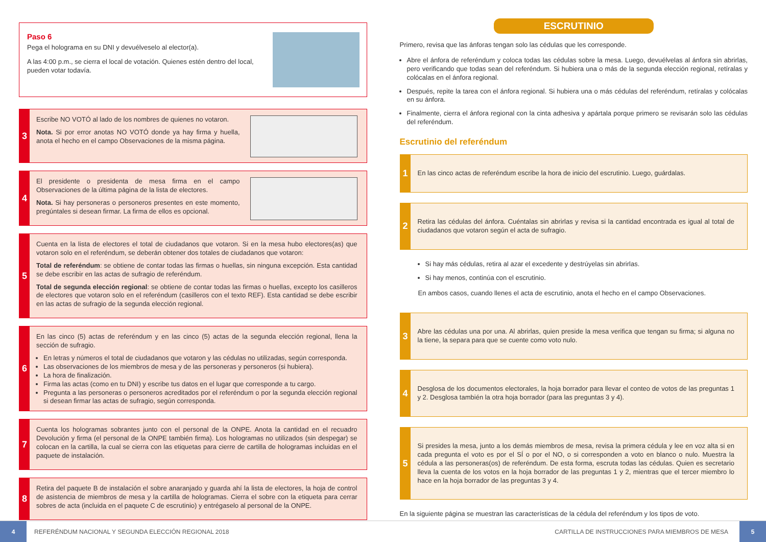Paso 6
Pega el holograma en su DNI y devuélveselo al elector(a).
A las 4:00 p.m., se cierra el local de votación. Quienes estén dentro del local, pueden votar todavía.
3
Escribe NO VOTÓ al lado de los nombres de quienes no votaron.
Nota. Si por error anotas NO VOTÓ donde ya hay firma y huella, anota el hecho en el campo Observaciones de la misma página.
4
El presidente o presidenta de mesa firma en el campo Observaciones de la última página de la lista de electores.
Nota. Si hay personeras o personeros presentes en este momento, pregúntales si desean firmar. La firma de ellos es opcional.
5
Cuenta en la lista de electores el total de ciudadanos que votaron. Si en la mesa hubo electores(as) que votaron solo en el referéndum, se deberán obtener dos totales de ciudadanos que votaron:
Total de referéndum: se obtiene de contar todas las firmas o huellas, sin ninguna excepción. Esta cantidad se debe escribir en las actas de sufragio de referéndum.
Total de segunda elección regional: se obtiene de contar todas las firmas o huellas, excepto los casilleros de electores que votaron solo en el referéndum (casilleros con el texto REF). Esta cantidad se debe escribir en las actas de sufragio de la segunda elección regional.
6
En las cinco (5) actas de referéndum y en las cinco (5) actas de la segunda elección regional, llena la sección de sufragio.
En letras y números el total de ciudadanos que votaron y las cédulas no utilizadas, según corresponda.
Las observaciones de los miembros de mesa y de las personeras y personeros (si hubiera).
La hora de finalización.
Firma las actas (como en tu DNI) y escribe tus datos en el lugar que corresponde a tu cargo.
Pregunta a las personeras o personeros acreditados por el referéndum o por la segunda elección regional si desean firmar las actas de sufragio, según corresponda.
7
Cuenta los hologramas sobrantes junto con el personal de la ONPE. Anota la cantidad en el recuadro Devolución y firma (el personal de la ONPE también firma). Los hologramas no utilizados (sin despegar) se colocan en la cartilla, la cual se cierra con las etiquetas para cierre de cartilla de hologramas incluidas en el paquete de instalación.
8
Retira del paquete B de instalación el sobre anaranjado y guarda ahí la lista de electores, la hoja de control de asistencia de miembros de mesa y la cartilla de hologramas. Cierra el sobre con la etiqueta para cerrar sobres de acta (incluida en el paquete C de escrutinio) y entrégaselo al personal de la ONPE.
ESCRUTINIO
Primero, revisa que las ánforas tengan solo las cédulas que les corresponde.
Abre el ánfora de referéndum y coloca todas las cédulas sobre la mesa. Luego, devuélvelas al ánfora sin abrirlas, pero verificando que todas sean del referéndum. Si hubiera una o más de la segunda elección regional, retíralas y colócalas en el ánfora regional.
Después, repite la tarea con el ánfora regional. Si hubiera una o más cédulas del referéndum, retíralas y colócalas en su ánfora.
Finalmente, cierra el ánfora regional con la cinta adhesiva y apártala porque primero se revisarán solo las cédulas del referéndum.
Escrutinio del referéndum
1
En las cinco actas de referéndum escribe la hora de inicio del escrutinio. Luego, guárdalas.
2
Retira las cédulas del ánfora. Cuéntalas sin abrirlas y revisa si la cantidad encontrada es igual al total de ciudadanos que votaron según el acta de sufragio.
Si hay más cédulas, retira al azar el excedente y destrúyelas sin abrirlas.
Si hay menos, continúa con el escrutinio.
En ambos casos, cuando llenes el acta de escrutinio, anota el hecho en el campo Observaciones.
3
Abre las cédulas una por una. Al abrirlas, quien preside la mesa verifica que tengan su firma; si alguna no la tiene, la separa para que se cuente como voto nulo.
4
Desglosa de los documentos electorales, la hoja borrador para llevar el conteo de votos de las preguntas 1 y 2. Desglosa también la otra hoja borrador (para las preguntas 3 y 4).
5
Si presides la mesa, junto a los demás miembros de mesa, revisa la primera cédula y lee en voz alta si en cada pregunta el voto es por el SÍ o por el NO, o si corresponden a voto en blanco o nulo. Muestra la cédula a las personeras(os) de referéndum. De esta forma, escruta todas las cédulas. Quien es secretario lleva la cuenta de los votos en la hoja borrador de las preguntas 1 y 2, mientras que el tercer miembro lo hace en la hoja borrador de las preguntas 3 y 4.
En la siguiente página se muestran las características de la cédula del referéndum y los tipos de voto.
4
REFERÉNDUM NACIONAL Y SEGUNDA ELECCIÓN REGIONAL 2018
CARTILLA DE INSTRUCCIONES PARA MIEMBROS DE MESA
5